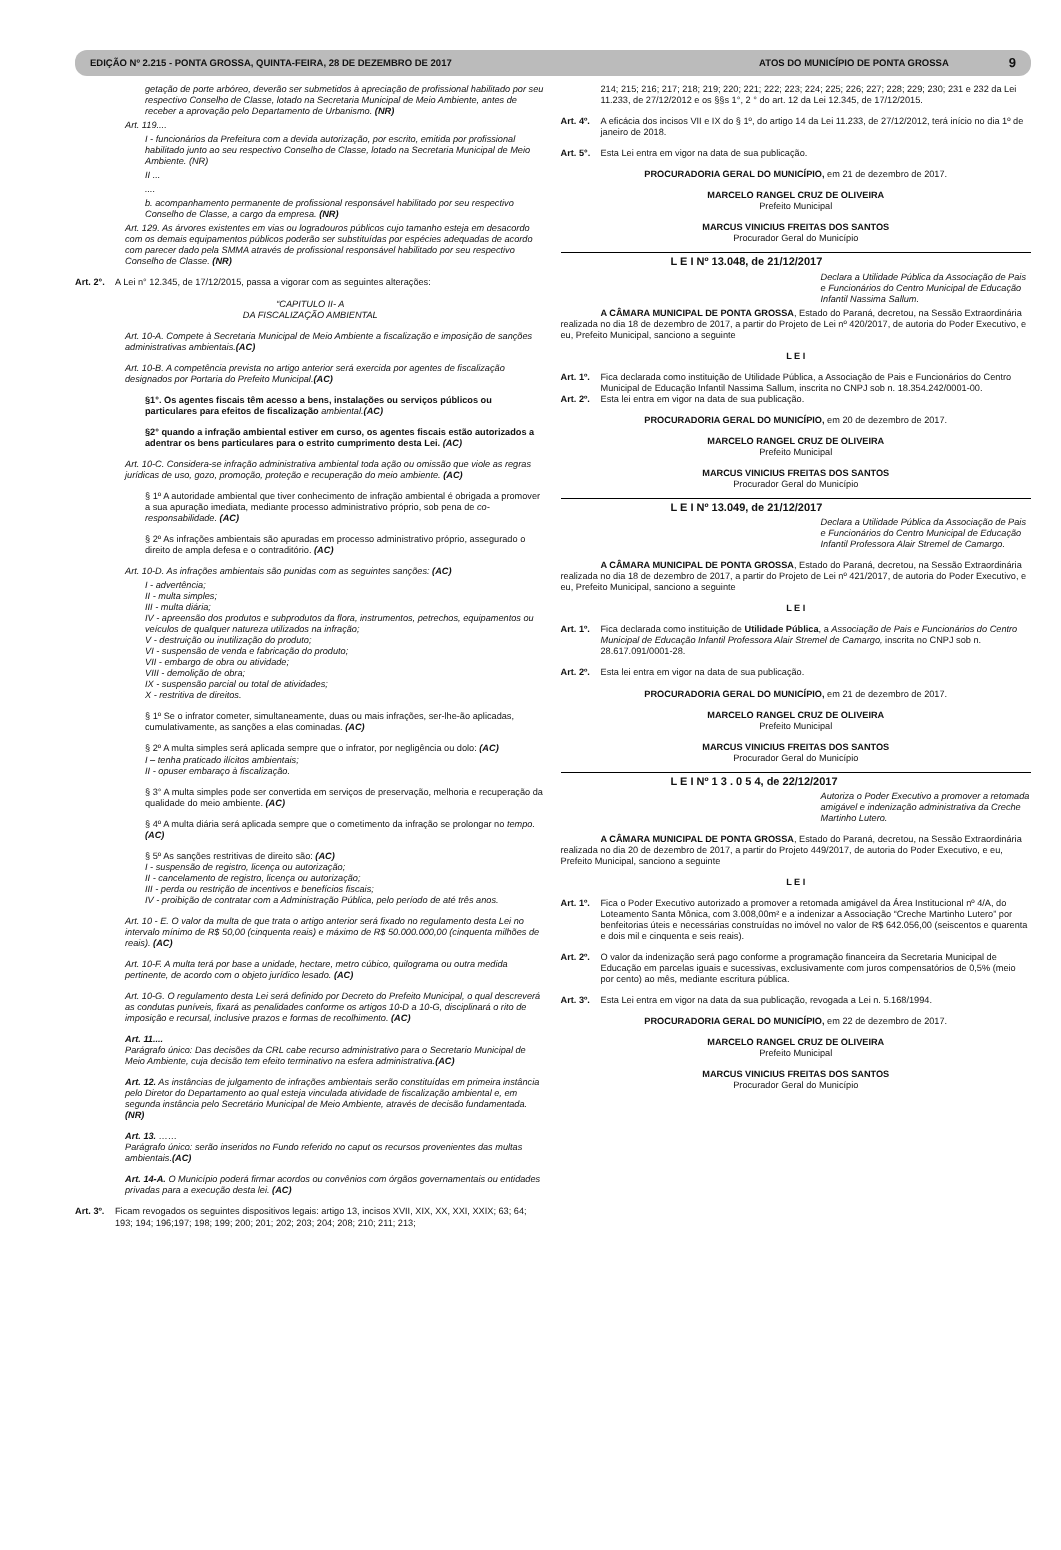EDIÇÃO Nº 2.215 - PONTA GROSSA, QUINTA-FEIRA, 28 DE DEZEMBRO DE 2017 ATOS DO MUNICÍPIO DE PONTA GROSSA 9
getação de porte arbóreo, deverão ser submetidos à apreciação de profissional habilitado por seu respectivo Conselho de Classe, lotado na Secretaria Municipal de Meio Ambiente, antes de receber a aprovação pelo Departamento de Urbanismo. (NR)
Art. 119....
I - funcionários da Prefeitura com a devida autorização, por escrito, emitida por profissional habilitado junto ao seu respectivo Conselho de Classe, lotado na Secretaria Municipal de Meio Ambiente. (NR)
II ...
....
b. acompanhamento permanente de profissional responsável habilitado por seu respectivo Conselho de Classe, a cargo da empresa. (NR)
Art. 129. As árvores existentes em vias ou logradouros públicos cujo tamanho esteja em desacordo com os demais equipamentos públicos poderão ser substituídas por espécies adequadas de acordo com parecer dado pela SMMA através de profissional responsável habilitado por seu respectivo Conselho de Classe. (NR)
Art. 2°. A Lei n° 12.345, de 17/12/2015, passa a vigorar com as seguintes alterações:
“CAPITULO II- A
DA FISCALIZAÇÃO AMBIENTAL
Art. 10-A. Compete à Secretaria Municipal de Meio Ambiente a fiscalização e imposição de sanções administrativas ambientais.(AC)
Art. 10-B. A competência prevista no artigo anterior será exercida por agentes de fiscalização designados por Portaria do Prefeito Municipal.(AC)
§1°. Os agentes fiscais têm acesso a bens, instalações ou serviços públicos ou particulares para efeitos de fiscalização ambiental.(AC)
§2° quando a infração ambiental estiver em curso, os agentes fiscais estão autorizados a adentrar os bens particulares para o estrito cumprimento desta Lei. (AC)
Art. 10-C. Considera-se infração administrativa ambiental toda ação ou omissão que viole as regras jurídicas de uso, gozo, promoção, proteção e recuperação do meio ambiente. (AC)
§ 1º A autoridade ambiental que tiver conhecimento de infração ambiental é obrigada a promover a sua apuração imediata, mediante processo administrativo próprio, sob pena de co-responsabilidade. (AC)
§ 2º As infrações ambientais são apuradas em processo administrativo próprio, assegurado o direito de ampla defesa e o contraditório. (AC)
Art. 10-D. As infrações ambientais são punidas com as seguintes sanções: (AC)
I - advertência;
II - multa simples;
III - multa diária;
IV - apreensão dos produtos e subprodutos da flora, instrumentos, petrechos, equipamentos ou veículos de qualquer natureza utilizados na infração;
V - destruição ou inutilização do produto;
VI - suspensão de venda e fabricação do produto;
VII - embargo de obra ou atividade;
VIII - demolição de obra;
IX - suspensão parcial ou total de atividades;
X - restritiva de direitos.
§ 1º Se o infrator cometer, simultaneamente, duas ou mais infrações, ser-lhe-ão aplicadas, cumulativamente, as sanções a elas cominadas. (AC)
§ 2º A multa simples será aplicada sempre que o infrator, por negligência ou dolo: (AC)
I – tenha praticado ilícitos ambientais;
II - opuser embaraço à fiscalização.
§ 3° A multa simples pode ser convertida em serviços de preservação, melhoria e recuperação da qualidade do meio ambiente. (AC)
§ 4º A multa diária será aplicada sempre que o cometimento da infração se prolongar no tempo.(AC)
§ 5º As sanções restritivas de direito são: (AC)
I - suspensão de registro, licença ou autorização;
II - cancelamento de registro, licença ou autorização;
III - perda ou restrição de incentivos e benefícios fiscais;
IV - proibição de contratar com a Administração Pública, pelo período de até três anos.
Art. 10 - E. O valor da multa de que trata o artigo anterior será fixado no regulamento desta Lei no intervalo mínimo de R$ 50,00 (cinquenta reais) e máximo de R$ 50.000.000,00 (cinquenta milhões de reais). (AC)
Art. 10-F. A multa terá por base a unidade, hectare, metro cúbico, quilograma ou outra medida pertinente, de acordo com o objeto jurídico lesado. (AC)
Art. 10-G. O regulamento desta Lei será definido por Decreto do Prefeito Municipal, o qual descreverá as condutas puníveis, fixará as penalidades conforme os artigos 10-D a 10-G, disciplinará o rito de imposição e recursal, inclusive prazos e formas de recolhimento. (AC)
Art. 11....
Parágrafo único: Das decisões da CRL cabe recurso administrativo para o Secretario Municipal de Meio Ambiente, cuja decisão tem efeito terminativo na esfera administrativa.(AC)
Art. 12. As instâncias de julgamento de infrações ambientais serão constituídas em primeira instância pelo Diretor do Departamento ao qual esteja vinculada atividade de fiscalização ambiental e, em segunda instância pelo Secretário Municipal de Meio Ambiente, através de decisão fundamentada. (NR)
Art. 13. ……
Parágrafo único: serão inseridos no Fundo referido no caput os recursos provenientes das multas ambientais.(AC)
Art. 14-A. O Município poderá firmar acordos ou convênios com órgãos governamentais ou entidades privadas para a execução desta lei. (AC)
Art. 3º. Ficam revogados os seguintes dispositivos legais: artigo 13, incisos XVII, XIX, XX, XXI, XXIX; 63; 64; 193; 194; 196;197; 198; 199; 200; 201; 202; 203; 204; 208; 210; 211; 213;
214; 215; 216; 217; 218; 219; 220; 221; 222; 223; 224; 225; 226; 227; 228; 229; 230; 231 e 232 da Lei 11.233, de 27/12/2012 e os §§s 1°, 2 ° do art. 12 da Lei 12.345, de 17/12/2015.
Art. 4º. A eficácia dos incisos VII e IX do § 1º, do artigo 14 da Lei 11.233, de 27/12/2012, terá início no dia 1º de janeiro de 2018.
Art. 5°. Esta Lei entra em vigor na data de sua publicação.
PROCURADORIA GERAL DO MUNICÍPIO, em 21 de dezembro de 2017.
MARCELO RANGEL CRUZ DE OLIVEIRA
Prefeito Municipal
MARCUS VINICIUS FREITAS DOS SANTOS
Procurador Geral do Município
L E I Nº 13.048, de 21/12/2017
Declara a Utilidade Pública da Associação de Pais e Funcionários do Centro Municipal de Educação Infantil Nassima Sallum.
A CÂMARA MUNICIPAL DE PONTA GROSSA, Estado do Paraná, decretou, na Sessão Extraordinária realizada no dia 18 de dezembro de 2017, a partir do Projeto de Lei nº 420/2017, de autoria do Poder Executivo, e eu, Prefeito Municipal, sanciono a seguinte
L E I
Art. 1º. Fica declarada como instituição de Utilidade Pública, a Associação de Pais e Funcionários do Centro Municipal de Educação Infantil Nassima Sallum, inscrita no CNPJ sob n. 18.354.242/0001-00.
Art. 2º. Esta lei entra em vigor na data de sua publicação.
PROCURADORIA GERAL DO MUNICÍPIO, em 20 de dezembro de 2017.
MARCELO RANGEL CRUZ DE OLIVEIRA
Prefeito Municipal
MARCUS VINICIUS FREITAS DOS SANTOS
Procurador Geral do Município
L E I Nº 13.049, de 21/12/2017
Declara a Utilidade Pública da Associação de Pais e Funcionários do Centro Municipal de Educação Infantil Professora Alair Stremel de Camargo.
A CÂMARA MUNICIPAL DE PONTA GROSSA, Estado do Paraná, decretou, na Sessão Extraordinária realizada no dia 18 de dezembro de 2017, a partir do Projeto de Lei nº 421/2017, de autoria do Poder Executivo, e eu, Prefeito Municipal, sanciono a seguinte
L E I
Art. 1º. Fica declarada como instituição de Utilidade Pública, a Associação de Pais e Funcionários do Centro Municipal de Educação Infantil Professora Alair Stremel de Camargo, inscrita no CNPJ sob n. 28.617.091/0001-28.
Art. 2º. Esta lei entra em vigor na data de sua publicação.
PROCURADORIA GERAL DO MUNICÍPIO, em 21 de dezembro de 2017.
MARCELO RANGEL CRUZ DE OLIVEIRA
Prefeito Municipal
MARCUS VINICIUS FREITAS DOS SANTOS
Procurador Geral do Município
L E I Nº 1 3 . 0 5 4, de 22/12/2017
Autoriza o Poder Executivo a promover a retomada amigável e indenização administrativa da Creche Martinho Lutero.
A CÂMARA MUNICIPAL DE PONTA GROSSA, Estado do Paraná, decretou, na Sessão Extraordinária realizada no dia 20 de dezembro de 2017, a partir do Projeto 449/2017, de autoria do Poder Executivo, e eu, Prefeito Municipal, sanciono a seguinte
L E I
Art. 1º. Fica o Poder Executivo autorizado a promover a retomada amigável da Área Institucional nº 4/A, do Loteamento Santa Mônica, com 3.008,00m² e a indenizar a Associação “Creche Martinho Lutero” por benfeitorias úteis e necessárias construídas no imóvel no valor de R$ 642.056,00 (seiscentos e quarenta e dois mil e cinquenta e seis reais).
Art. 2º. O valor da indenização será pago conforme a programação financeira da Secretaria Municipal de Educação em parcelas iguais e sucessivas, exclusivamente com juros compensatórios de 0,5% (meio por cento) ao mês, mediante escritura pública.
Art. 3º. Esta Lei entra em vigor na data da sua publicação, revogada a Lei n. 5.168/1994.
PROCURADORIA GERAL DO MUNICÍPIO, em 22 de dezembro de 2017.
MARCELO RANGEL CRUZ DE OLIVEIRA
Prefeito Municipal
MARCUS VINICIUS FREITAS DOS SANTOS
Procurador Geral do Município